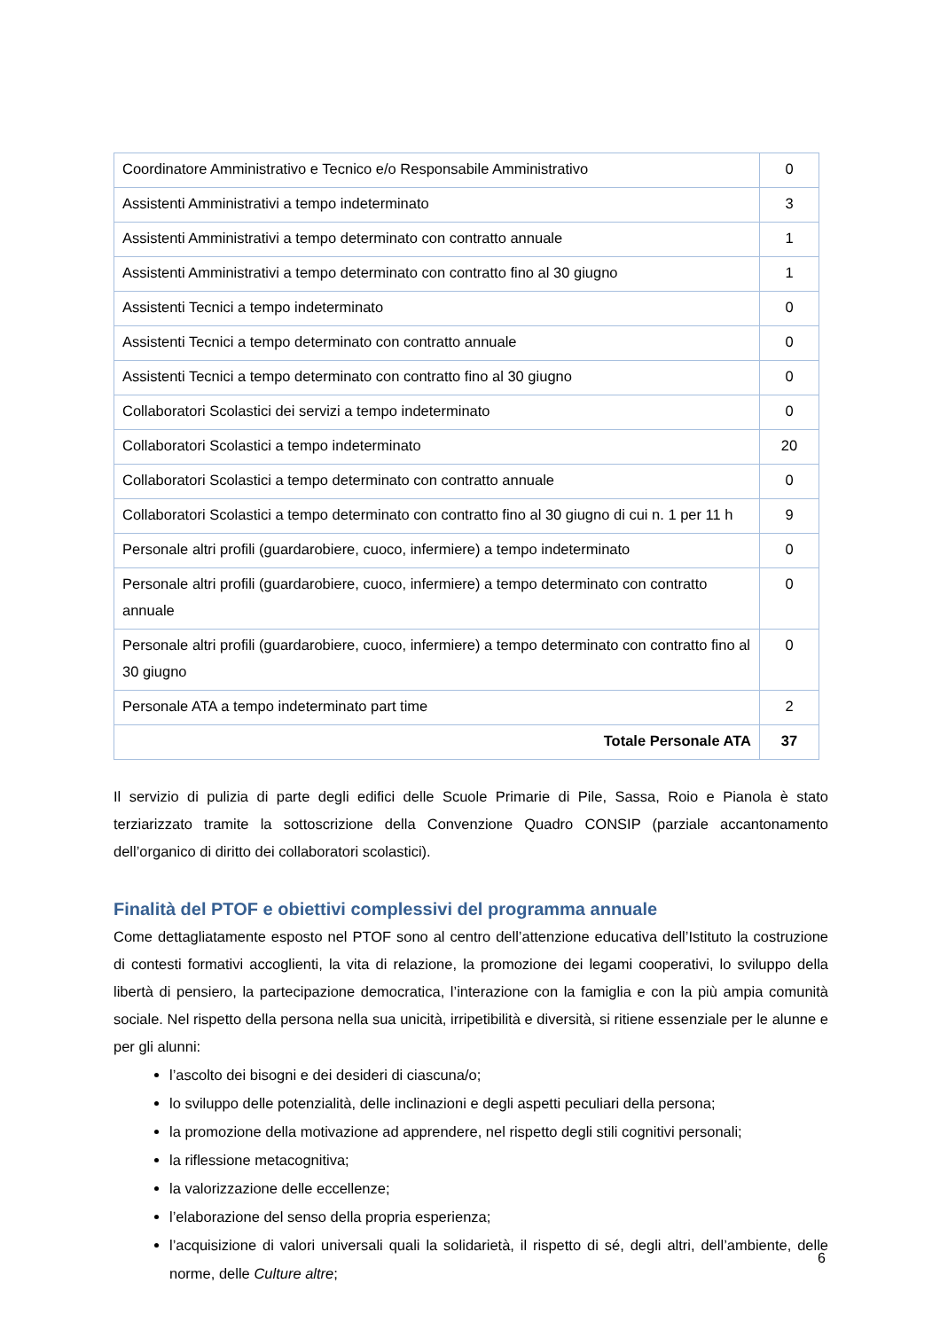| Coordinatore Amministrativo e Tecnico e/o Responsabile Amministrativo | 0 |
| Assistenti Amministrativi a tempo indeterminato | 3 |
| Assistenti Amministrativi a tempo determinato con contratto annuale | 1 |
| Assistenti Amministrativi a tempo determinato con contratto fino al 30 giugno | 1 |
| Assistenti Tecnici a tempo indeterminato | 0 |
| Assistenti Tecnici a tempo determinato con contratto annuale | 0 |
| Assistenti Tecnici a tempo determinato con contratto fino al 30 giugno | 0 |
| Collaboratori Scolastici dei servizi a tempo indeterminato | 0 |
| Collaboratori Scolastici a tempo indeterminato | 20 |
| Collaboratori Scolastici a tempo determinato con contratto annuale | 0 |
| Collaboratori Scolastici a tempo determinato con contratto fino al 30 giugno di cui n. 1 per 11 h | 9 |
| Personale altri profili (guardarobiere, cuoco, infermiere) a tempo indeterminato | 0 |
| Personale altri profili (guardarobiere, cuoco, infermiere) a tempo determinato con contratto annuale | 0 |
| Personale altri profili (guardarobiere, cuoco, infermiere) a tempo determinato con contratto fino al 30 giugno | 0 |
| Personale ATA a tempo indeterminato part time | 2 |
| Totale Personale ATA | 37 |
Il servizio di pulizia di parte degli edifici delle Scuole Primarie di Pile, Sassa, Roio e Pianola è stato terziarizzato tramite la sottoscrizione della Convenzione Quadro CONSIP (parziale accantonamento dell’organico di diritto dei collaboratori scolastici).
Finalità del PTOF e obiettivi complessivi del programma annuale
Come dettagliatamente esposto nel PTOF sono al centro dell’attenzione educativa dell’Istituto la costruzione di contesti formativi accoglienti, la vita di relazione, la promozione dei legami cooperativi, lo sviluppo della libertà di pensiero, la partecipazione democratica, l’interazione con la famiglia e con la più ampia comunità sociale. Nel rispetto della persona nella sua unicità, irripetibilità e diversità, si ritiene essenziale per le alunne e per gli alunni:
l’ascolto dei bisogni e dei desideri di ciascuna/o;
lo sviluppo delle potenzialità, delle inclinazioni e degli aspetti peculiari della persona;
la promozione della motivazione ad apprendere, nel rispetto degli stili cognitivi personali;
la riflessione metacognitiva;
la valorizzazione delle eccellenze;
l’elaborazione del senso della propria esperienza;
l’acquisizione di valori universali quali la solidarietà, il rispetto di sé, degli altri, dell’ambiente, delle norme, delle Culture altre;
6